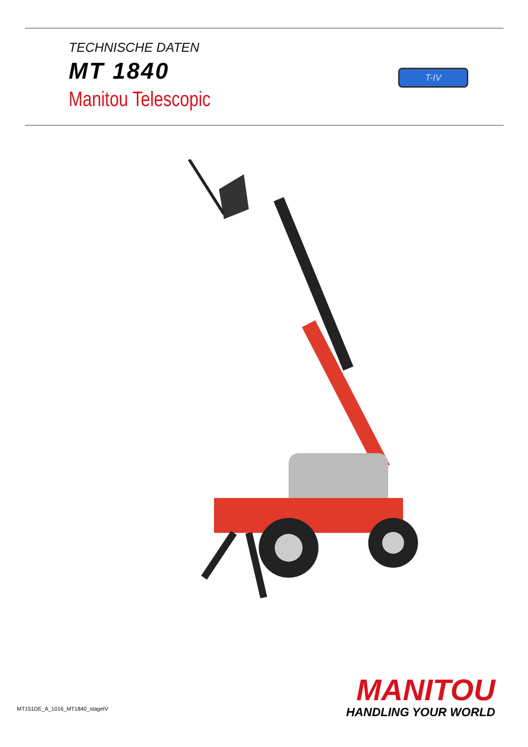TECHNISCHE DATEN
MT 1840
Manitou Telescopic
T-IV
MANITOU
HANDLING YOUR WORLD
MT151DE_A_1016_MT1840_stageIV